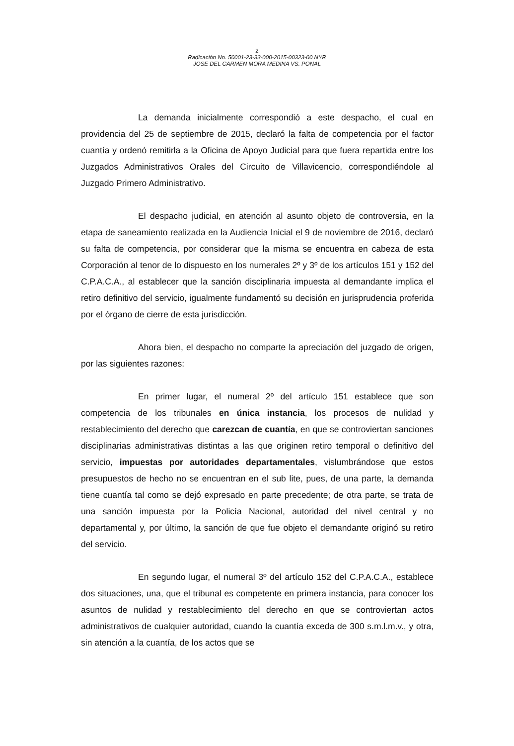2
Radicación No. 50001-23-33-000-2015-00323-00 NYR
JOSE DEL CARMEN MORA MEDINA VS. PONAL
La demanda inicialmente correspondió a este despacho, el cual en providencia del 25 de septiembre de 2015, declaró la falta de competencia por el factor cuantía y ordenó remitirla a la Oficina de Apoyo Judicial para que fuera repartida entre los Juzgados Administrativos Orales del Circuito de Villavicencio, correspondiéndole al Juzgado Primero Administrativo.
El despacho judicial, en atención al asunto objeto de controversia, en la etapa de saneamiento realizada en la Audiencia Inicial el 9 de noviembre de 2016, declaró su falta de competencia, por considerar que la misma se encuentra en cabeza de esta Corporación al tenor de lo dispuesto en los numerales 2º y 3º de los artículos 151 y 152 del C.P.A.C.A., al establecer que la sanción disciplinaria impuesta al demandante implica el retiro definitivo del servicio, igualmente fundamentó su decisión en jurisprudencia proferida por el órgano de cierre de esta jurisdicción.
Ahora bien, el despacho no comparte la apreciación del juzgado de origen, por las siguientes razones:
En primer lugar, el numeral 2º del artículo 151 establece que son competencia de los tribunales en única instancia, los procesos de nulidad y restablecimiento del derecho que carezcan de cuantía, en que se controviertan sanciones disciplinarias administrativas distintas a las que originen retiro temporal o definitivo del servicio, impuestas por autoridades departamentales, vislumbrándose que estos presupuestos de hecho no se encuentran en el sub lite, pues, de una parte, la demanda tiene cuantía tal como se dejó expresado en parte precedente; de otra parte, se trata de una sanción impuesta por la Policía Nacional, autoridad del nivel central y no departamental y, por último, la sanción de que fue objeto el demandante originó su retiro del servicio.
En segundo lugar, el numeral 3º del artículo 152 del C.P.A.C.A., establece dos situaciones, una, que el tribunal es competente en primera instancia, para conocer los asuntos de nulidad y restablecimiento del derecho en que se controviertan actos administrativos de cualquier autoridad, cuando la cuantía exceda de 300 s.m.l.m.v., y otra, sin atención a la cuantía, de los actos que se